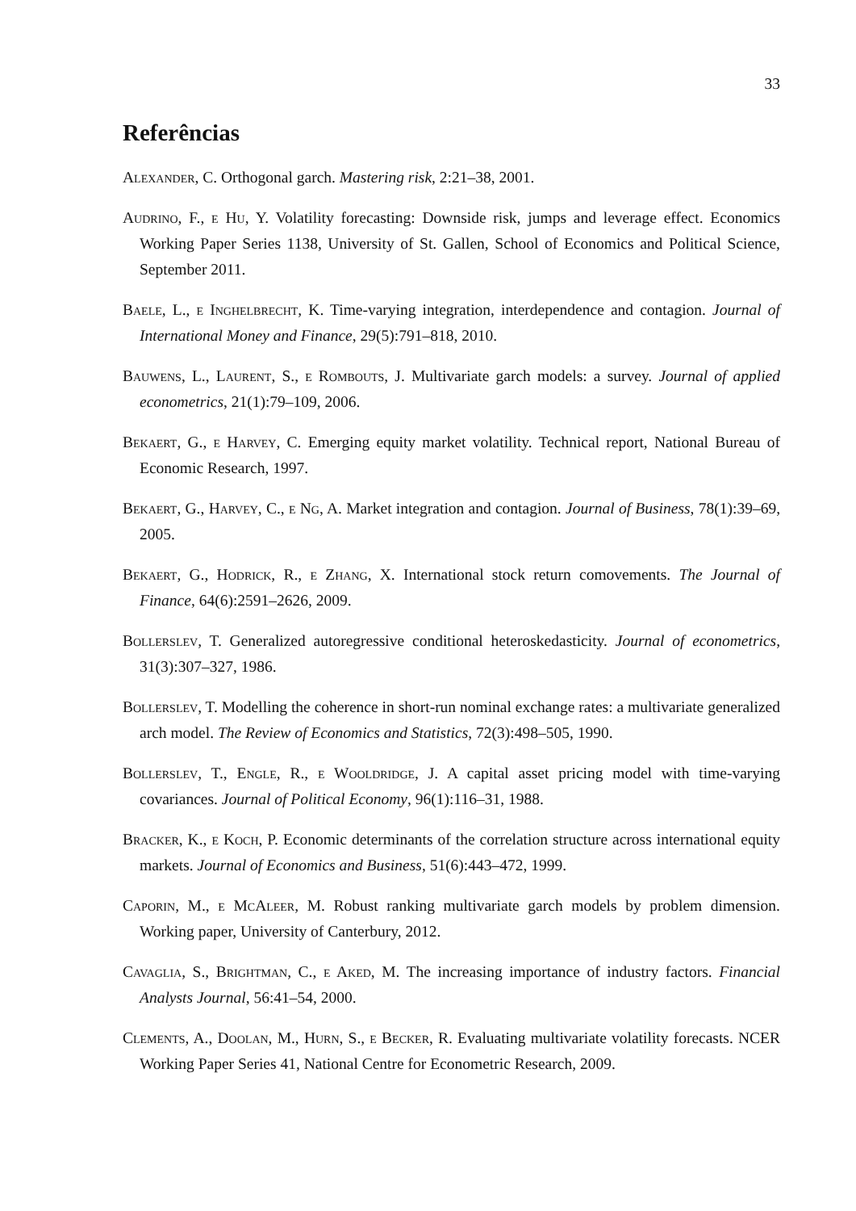33
Referências
Alexander, C. Orthogonal garch. Mastering risk, 2:21–38, 2001.
Audrino, F., e Hu, Y. Volatility forecasting: Downside risk, jumps and leverage effect. Economics Working Paper Series 1138, University of St. Gallen, School of Economics and Political Science, September 2011.
Baele, L., e Inghelbrecht, K. Time-varying integration, interdependence and contagion. Journal of International Money and Finance, 29(5):791–818, 2010.
Bauwens, L., Laurent, S., e Rombouts, J. Multivariate garch models: a survey. Journal of applied econometrics, 21(1):79–109, 2006.
Bekaert, G., e Harvey, C. Emerging equity market volatility. Technical report, National Bureau of Economic Research, 1997.
Bekaert, G., Harvey, C., e Ng, A. Market integration and contagion. Journal of Business, 78(1):39–69, 2005.
Bekaert, G., Hodrick, R., e Zhang, X. International stock return comovements. The Journal of Finance, 64(6):2591–2626, 2009.
Bollerslev, T. Generalized autoregressive conditional heteroskedasticity. Journal of econometrics, 31(3):307–327, 1986.
Bollerslev, T. Modelling the coherence in short-run nominal exchange rates: a multivariate generalized arch model. The Review of Economics and Statistics, 72(3):498–505, 1990.
Bollerslev, T., Engle, R., e Wooldridge, J. A capital asset pricing model with time-varying covariances. Journal of Political Economy, 96(1):116–31, 1988.
Bracker, K., e Koch, P. Economic determinants of the correlation structure across international equity markets. Journal of Economics and Business, 51(6):443–472, 1999.
Caporin, M., e McAleer, M. Robust ranking multivariate garch models by problem dimension. Working paper, University of Canterbury, 2012.
Cavaglia, S., Brightman, C., e Aked, M. The increasing importance of industry factors. Financial Analysts Journal, 56:41–54, 2000.
Clements, A., Doolan, M., Hurn, S., e Becker, R. Evaluating multivariate volatility forecasts. NCER Working Paper Series 41, National Centre for Econometric Research, 2009.